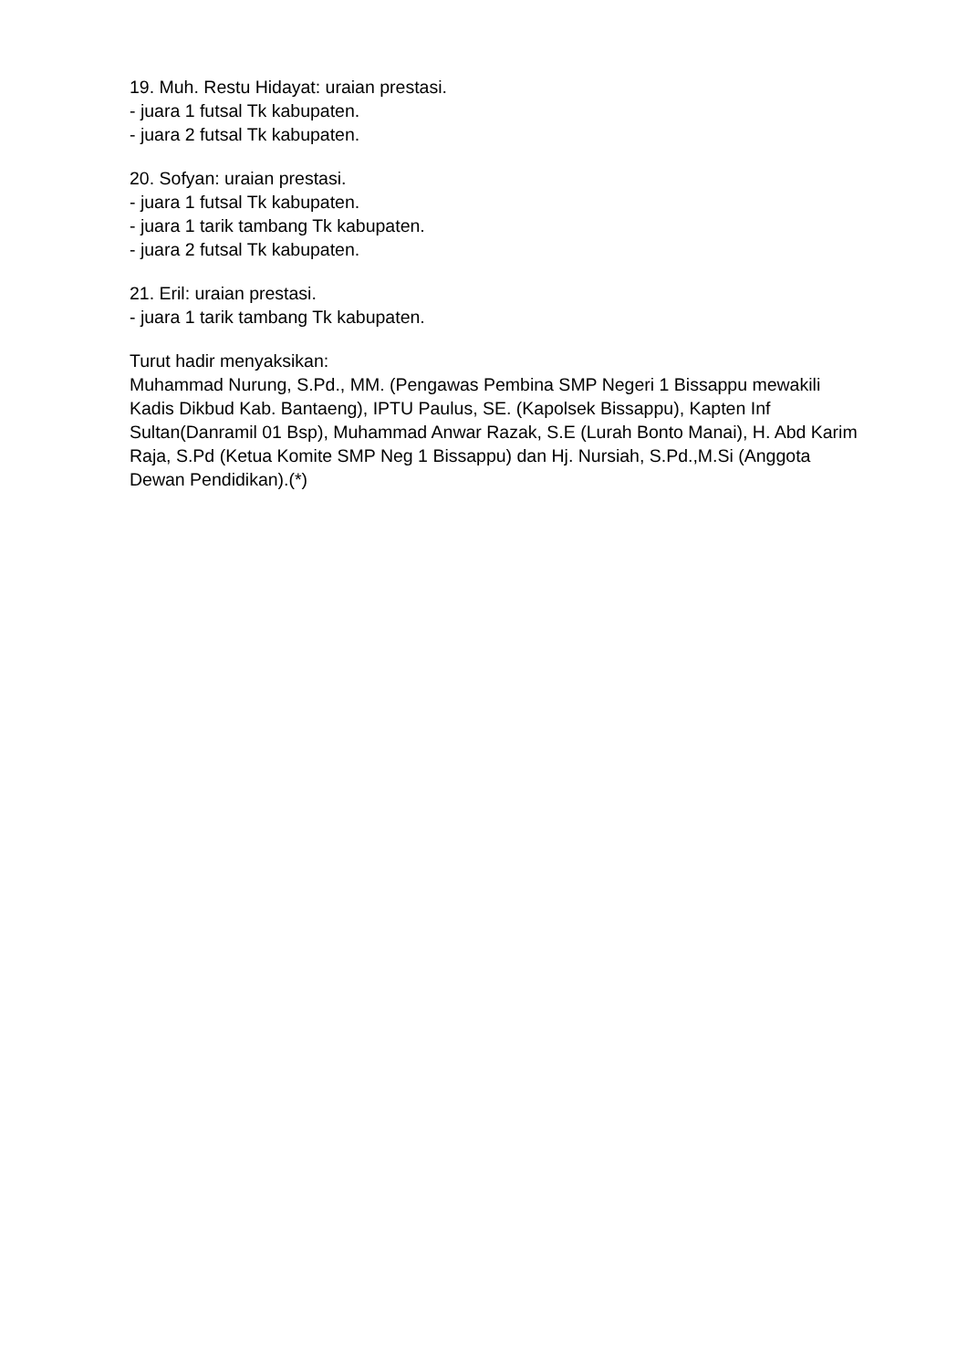19. Muh. Restu Hidayat: uraian prestasi.
- juara 1 futsal Tk kabupaten.
- juara 2 futsal Tk kabupaten.
20. Sofyan: uraian prestasi.
- juara 1 futsal Tk kabupaten.
- juara 1 tarik tambang Tk kabupaten.
- juara 2 futsal Tk kabupaten.
21. Eril: uraian prestasi.
- juara 1 tarik tambang Tk kabupaten.
Turut hadir menyaksikan:
Muhammad Nurung, S.Pd., MM. (Pengawas Pembina SMP Negeri 1 Bissappu mewakili Kadis Dikbud Kab. Bantaeng), IPTU Paulus, SE. (Kapolsek Bissappu), Kapten Inf Sultan(Danramil 01 Bsp), Muhammad Anwar Razak, S.E (Lurah Bonto Manai), H. Abd Karim Raja, S.Pd (Ketua Komite SMP Neg 1 Bissappu) dan Hj. Nursiah, S.Pd.,M.Si (Anggota Dewan Pendidikan).(*)